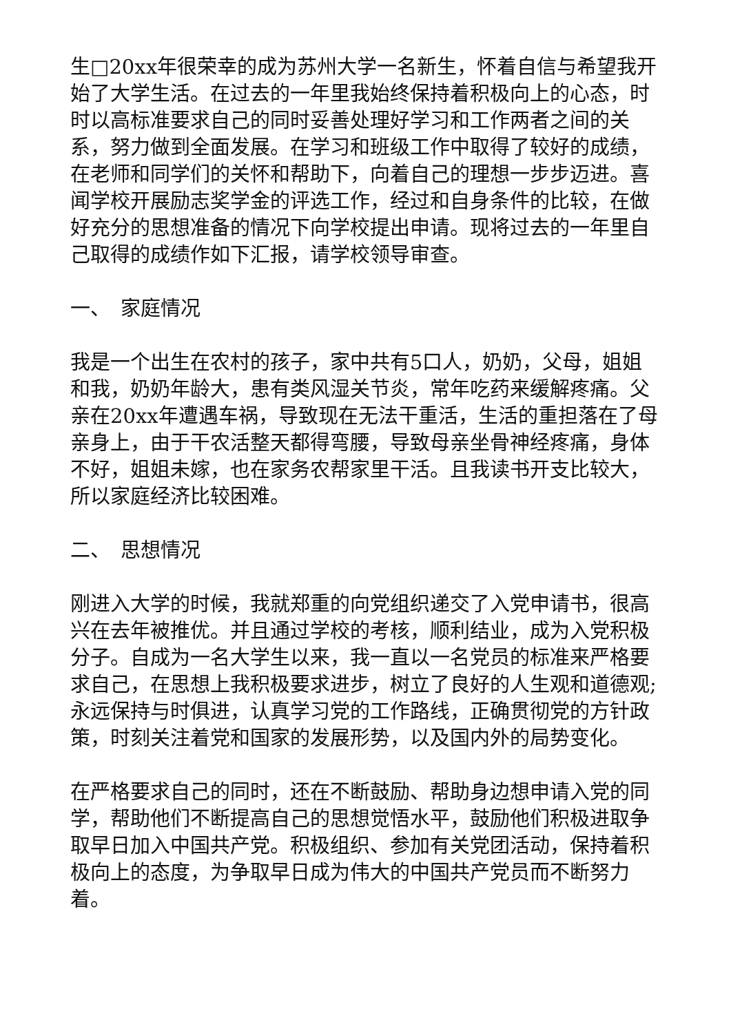生□20xx年很荣幸的成为苏州大学一名新生，怀着自信与希望我开始了大学生活。在过去的一年里我始终保持着积极向上的心态，时时以高标准要求自己的同时妥善处理好学习和工作两者之间的关系，努力做到全面发展。在学习和班级工作中取得了较好的成绩，在老师和同学们的关怀和帮助下，向着自己的理想一步步迈进。喜闻学校开展励志奖学金的评选工作，经过和自身条件的比较，在做好充分的思想准备的情况下向学校提出申请。现将过去的一年里自己取得的成绩作如下汇报，请学校领导审查。
一、　家庭情况
我是一个出生在农村的孩子，家中共有5口人，奶奶，父母，姐姐和我，奶奶年龄大，患有类风湿关节炎，常年吃药来缓解疼痛。父亲在20xx年遭遇车祸，导致现在无法干重活，生活的重担落在了母亲身上，由于干农活整天都得弯腰，导致母亲坐骨神经疼痛，身体不好，姐姐未嫁，也在家务农帮家里干活。且我读书开支比较大，所以家庭经济比较困难。
二、　思想情况
刚进入大学的时候，我就郑重的向党组织递交了入党申请书，很高兴在去年被推优。并且通过学校的考核，顺利结业，成为入党积极分子。自成为一名大学生以来，我一直以一名党员的标准来严格要求自己，在思想上我积极要求进步，树立了良好的人生观和道德观;永远保持与时俱进，认真学习党的工作路线，正确贯彻党的方针政策，时刻关注着党和国家的发展形势，以及国内外的局势变化。
在严格要求自己的同时，还在不断鼓励、帮助身边想申请入党的同学，帮助他们不断提高自己的思想觉悟水平，鼓励他们积极进取争取早日加入中国共产党。积极组织、参加有关党团活动，保持着积极向上的态度，为争取早日成为伟大的中国共产党员而不断努力着。